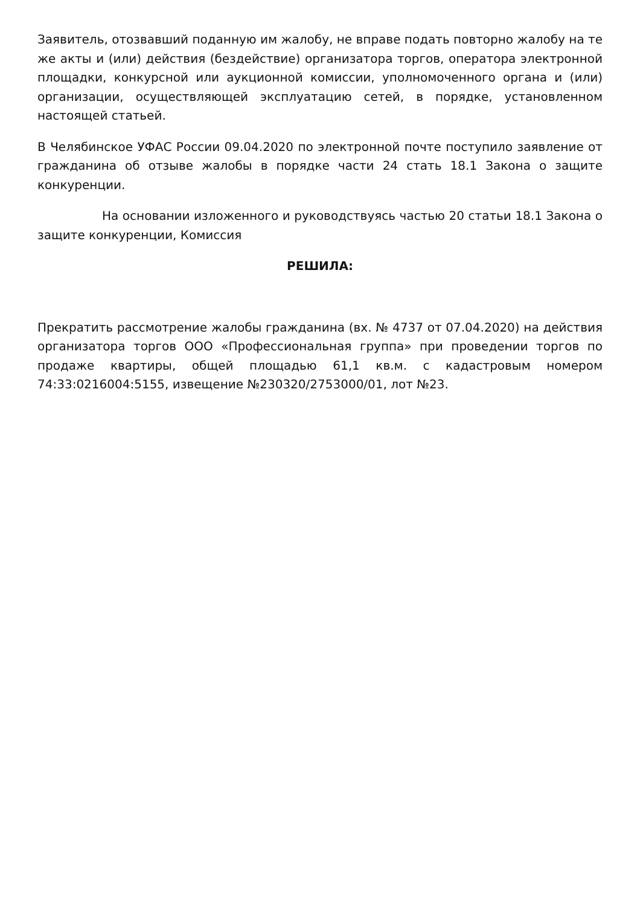Заявитель, отозвавший поданную им жалобу, не вправе подать повторно жалобу на те же акты и (или) действия (бездействие) организатора торгов, оператора электронной площадки, конкурсной или аукционной комиссии, уполномоченного органа и (или) организации, осуществляющей эксплуатацию сетей, в порядке, установленном настоящей статьей.
В Челябинское УФАС России 09.04.2020 по электронной почте поступило заявление от гражданина об отзыве жалобы в порядке части 24 стать 18.1 Закона о защите конкуренции.
На основании изложенного и руководствуясь частью 20 статьи 18.1 Закона о защите конкуренции, Комиссия
РЕШИЛА:
Прекратить рассмотрение жалобы гражданина (вх. № 4737 от 07.04.2020) на действия организатора торгов ООО «Профессиональная группа» при проведении торгов по продаже квартиры, общей площадью 61,1 кв.м. с кадастровым номером 74:33:0216004:5155, извещение №230320/2753000/01, лот №23.